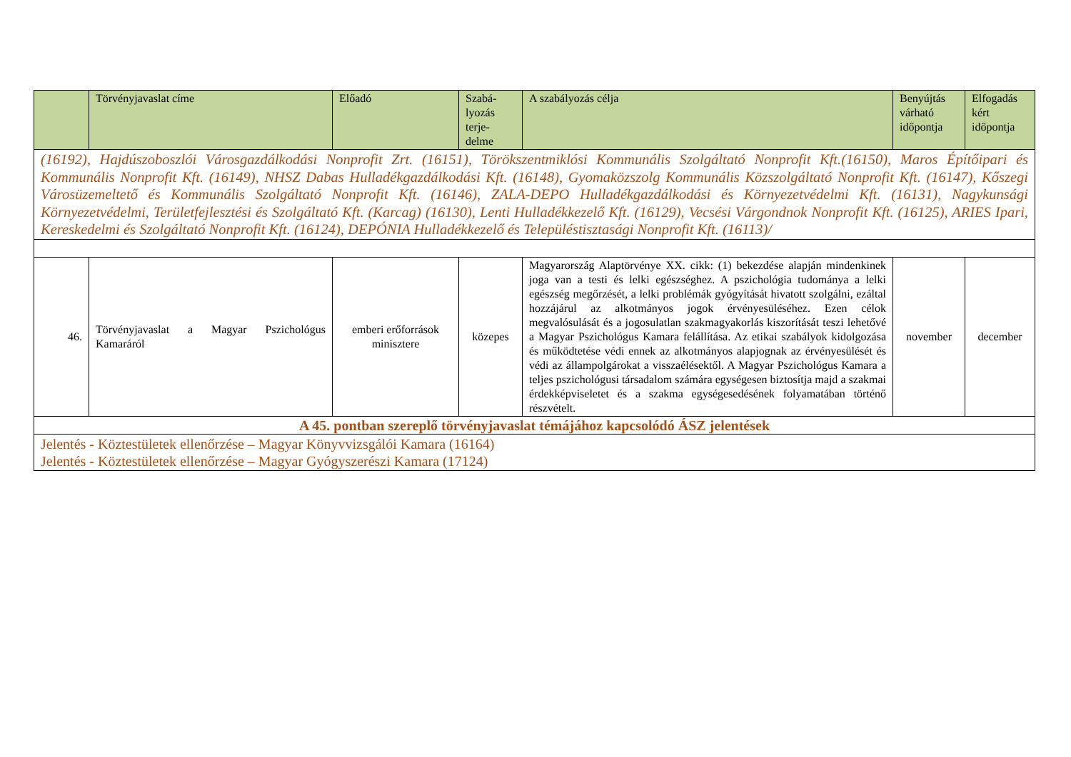| | Törvényjavaslat címe | Előadó | Szabá- lyozás terje- delme | A szabályozás célja | Benyújtás várható időpontja | Elfogadás kért időpontja |
| --- | --- | --- | --- | --- | --- | --- |
| (16192), Hajdúszoboszlói Városgazdálkodási Nonprofit Zrt. (16151), Törökszentmiklósi Kommunális Szolgáltató Nonprofit Kft.(16150), Maros Építőipari és Kommunális Nonprofit Kft. (16149), NHSZ Dabas Hulladékgazdálkodási Kft. (16148), Gyomaközszolg Kommunális Közszolgáltató Nonprofit Kft. (16147), Kőszegi Városüzemeltető és Kommunális Szolgáltató Nonprofit Kft. (16146), ZALA-DEPO Hulladékgazdálkodási és Környezetvédelmi Kft. (16131), Nagykunsági Környezetvédelmi, Területfejlesztési és Szolgáltató Kft. (Karcag) (16130), Lenti Hulladékkezelő Kft. (16129), Vecsési Várgondnok Nonprofit Kft. (16125), ARIES Ipari, Kereskedelmi és Szolgáltató Nonprofit Kft. (16124), DEPÓNIA Hulladékkezelő és Településtisztasági Nonprofit Kft. (16113)/ | | | | | | |
| 46. | Törvényjavaslat a Magyar Pszichológus Kamaráról | emberi erőforrások minisztere | közepes | Magyarország Alaptörvénye XX. cikk: (1) bekezdése alapján mindenkinek joga van a testi és lelki egészséghez. A pszichológia tudománya a lelki egészség megőrzését, a lelki problémák gyógyítását hivatott szolgálni, ezáltal hozzájárul az alkotmányos jogok érvényesüléséhez. Ezen célok megvalósulását és a jogosulatlan szakmagyakorlás kiszorítását teszi lehetővé a Magyar Pszichológus Kamara felállítása. Az etikai szabályok kidolgozása és működtetése védi ennek az alkotmányos alapjognak az érvényesülését és védi az állampolgárokat a visszaélésektől. A Magyar Pszichológus Kamara a teljes pszichológusi társadalom számára egységesen biztosítja majd a szakmai érdekképviseletet és a szakma egységesedésének folyamatában történő részvételt. | november | december |
| A 45. pontban szereplő törvényjavaslat témájához kapcsolódó ÁSZ jelentések | | | | | | |
| Jelentés - Köztestületek ellenőrzése – Magyar Könyvvizsgálói Kamara (16164) Jelentés - Köztestületek ellenőrzése – Magyar Gyógyszerészi Kamara (17124) | | | | | | |